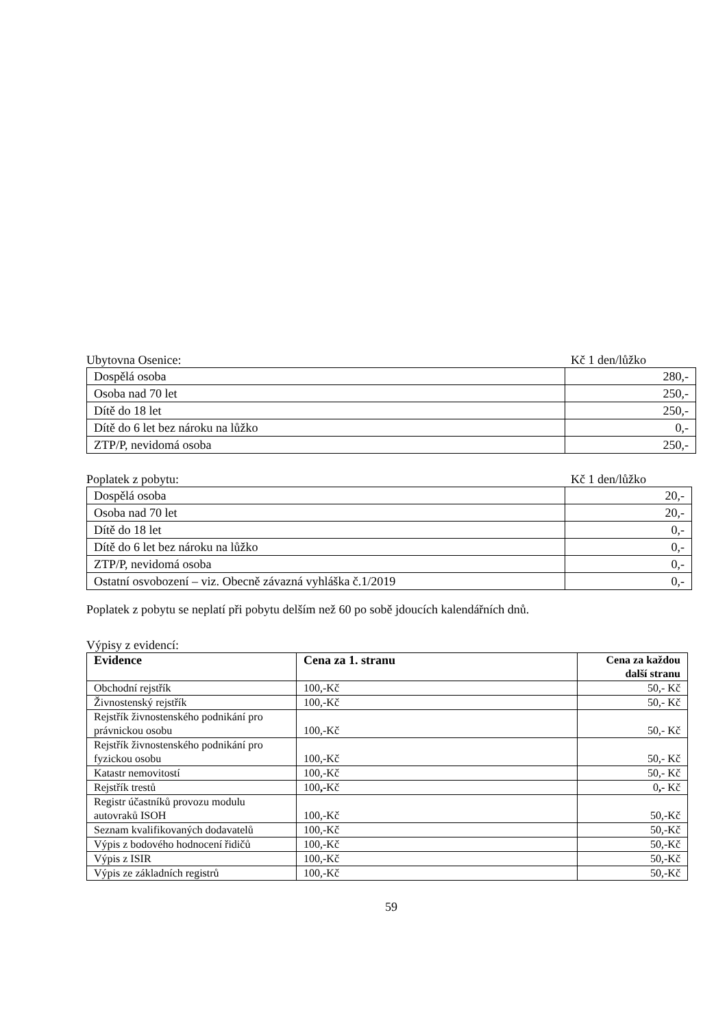Ubytovna Osenice: Kč 1 den/lůžko
| Dospělá osoba | 280,- |
| Osoba nad 70 let | 250,- |
| Dítě do 18 let | 250,- |
| Dítě do 6 let bez nároku na lůžko | 0,- |
| ZTP/P, nevidomá osoba | 250,- |
Poplatek z pobytu: Kč 1 den/lůžko
| Dospělá osoba | 20,- |
| Osoba nad 70 let | 20,- |
| Dítě do 18 let | 0,- |
| Dítě do 6 let bez nároku na lůžko | 0,- |
| ZTP/P, nevidomá osoba | 0,- |
| Ostatní osvobození – viz. Obecně závazná vyhláška č.1/2019 | 0,- |
Poplatek z pobytu se neplatí při pobytu delším než 60 po sobě jdoucích kalendářních dnů.
Výpisy z evidencí:
| Evidence | Cena za 1. stranu | Cena za každou další stranu |
| --- | --- | --- |
| Obchodní rejstřík | 100,-Kč | 50,- Kč |
| Živnostenský rejstřík | 100,-Kč | 50,- Kč |
| Rejstřík živnostenského podnikání pro právnickou osobu | 100,-Kč | 50,- Kč |
| Rejstřík živnostenského podnikání pro fyzickou osobu | 100,-Kč | 50,- Kč |
| Katastr nemovitostí | 100,-Kč | 50,- Kč |
| Rejstřík trestů | 100 ,- Kč | 0 ,- Kč |
| Registr účastníků provozu modulu autovraků ISOH | 100,-Kč | 50,-Kč |
| Seznam kvalifikovaných dodavatelů | 100,-Kč | 50,-Kč |
| Výpis z bodového hodnocení řidičů | 100,-Kč | 50,-Kč |
| Výpis z ISIR | 100,-Kč | 50,-Kč |
| Výpis ze základních registrů | 100,-Kč | 50,-Kč |
59